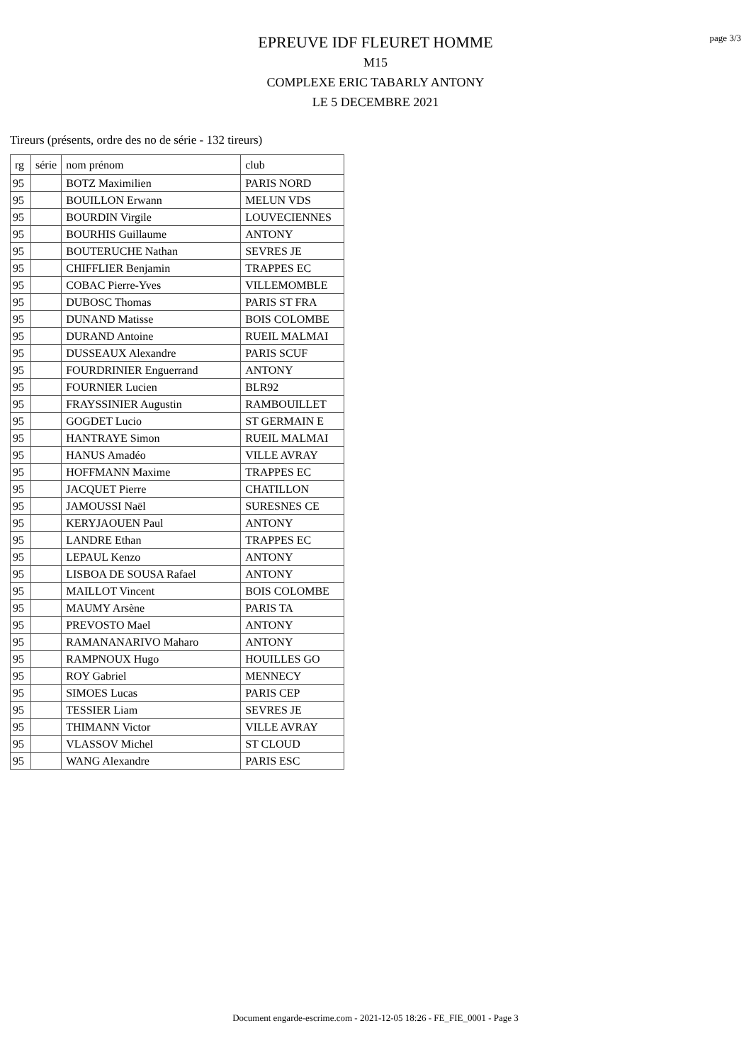page 3/3
EPREUVE IDF FLEURET HOMME
M15
COMPLEXE ERIC TABARLY ANTONY
LE 5 DECEMBRE 2021
Tireurs (présents, ordre des no de série - 132 tireurs)
| rg | série | nom prénom | club |
| --- | --- | --- | --- |
| 95 | | BOTZ Maximilien | PARIS NORD |
| 95 | | BOUILLON Erwann | MELUN VDS |
| 95 | | BOURDIN Virgile | LOUVECIENNES |
| 95 | | BOURHIS Guillaume | ANTONY |
| 95 | | BOUTERUCHE Nathan | SEVRES JE |
| 95 | | CHIFFLIER Benjamin | TRAPPES EC |
| 95 | | COBAC Pierre-Yves | VILLEMOMBLE |
| 95 | | DUBOSC Thomas | PARIS ST FRA |
| 95 | | DUNAND Matisse | BOIS COLOMBE |
| 95 | | DURAND Antoine | RUEIL MALMAI |
| 95 | | DUSSEAUX Alexandre | PARIS SCUF |
| 95 | | FOURDRINIER Enguerrand | ANTONY |
| 95 | | FOURNIER Lucien | BLR92 |
| 95 | | FRAYSSINIER Augustin | RAMBOUILLET |
| 95 | | GOGDET Lucio | ST GERMAIN E |
| 95 | | HANTRAYE Simon | RUEIL MALMAI |
| 95 | | HANUS Amadéo | VILLE AVRAY |
| 95 | | HOFFMANN Maxime | TRAPPES EC |
| 95 | | JACQUET Pierre | CHATILLON |
| 95 | | JAMOUSSI Naël | SURESNES CE |
| 95 | | KERYJAOUEN Paul | ANTONY |
| 95 | | LANDRE Ethan | TRAPPES EC |
| 95 | | LEPAUL Kenzo | ANTONY |
| 95 | | LISBOA DE SOUSA Rafael | ANTONY |
| 95 | | MAILLOT Vincent | BOIS COLOMBE |
| 95 | | MAUMY Arsène | PARIS TA |
| 95 | | PREVOSTO Mael | ANTONY |
| 95 | | RAMANANARIVO Maharo | ANTONY |
| 95 | | RAMPNOUX Hugo | HOUILLES GO |
| 95 | | ROY Gabriel | MENNECY |
| 95 | | SIMOES Lucas | PARIS CEP |
| 95 | | TESSIER Liam | SEVRES JE |
| 95 | | THIMANN Victor | VILLE AVRAY |
| 95 | | VLASSOV Michel | ST CLOUD |
| 95 | | WANG Alexandre | PARIS ESC |
Document engarde-escrime.com - 2021-12-05 18:26 - FE_FIE_0001 - Page 3